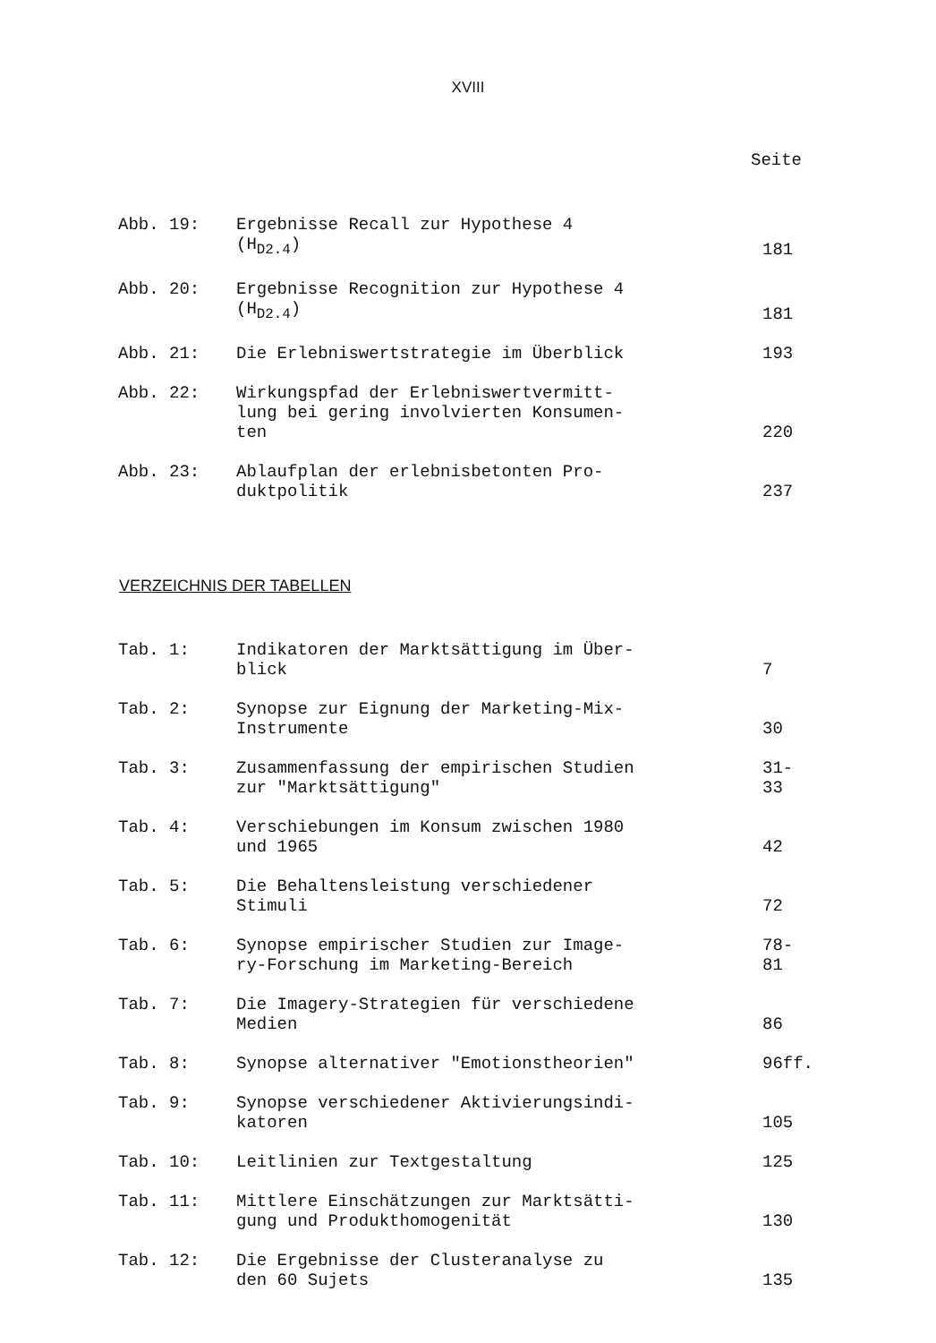XVIII
Seite
| Abb. 19: | Ergebnisse Recall zur Hypothese 4 (H<sub>D2.4</sub>) | 181 |
| Abb. 20: | Ergebnisse Recognition zur Hypothese 4 (H<sub>D2.4</sub>) | 181 |
| Abb. 21: | Die Erlebniswertstrategie im Überblick | 193 |
| Abb. 22: | Wirkungspfad der Erlebniswertvermitt- lung bei gering involvierten Konsumen- ten | 220 |
| Abb. 23: | Ablaufplan der erlebnisbetonten Pro- duktpolitik | 237 |
VERZEICHNIS DER TABELLEN
| Tab. 1: | Indikatoren der Marktsättigung im Über- blick | 7 |
| Tab. 2: | Synopse zur Eignung der Marketing-Mix- Instrumente | 30 |
| Tab. 3: | Zusammenfassung der empirischen Studien zur "Marktsättigung" | 31- 33 |
| Tab. 4: | Verschiebungen im Konsum zwischen 1980 und 1965 | 42 |
| Tab. 5: | Die Behaltensleistung verschiedener Stimuli | 72 |
| Tab. 6: | Synopse empirischer Studien zur Image- ry-Forschung im Marketing-Bereich | 78- 81 |
| Tab. 7: | Die Imagery-Strategien für verschiedene Medien | 86 |
| Tab. 8: | Synopse alternativer "Emotionstheorien" | 96ff. |
| Tab. 9: | Synopse verschiedener Aktivierungsindi- katoren | 105 |
| Tab. 10: | Leitlinien zur Textgestaltung | 125 |
| Tab. 11: | Mittlere Einschätzungen zur Marktsätti- gung und Produkthomogenität | 130 |
| Tab. 12: | Die Ergebnisse der Clusteranalyse zu den 60 Sujets | 135 |